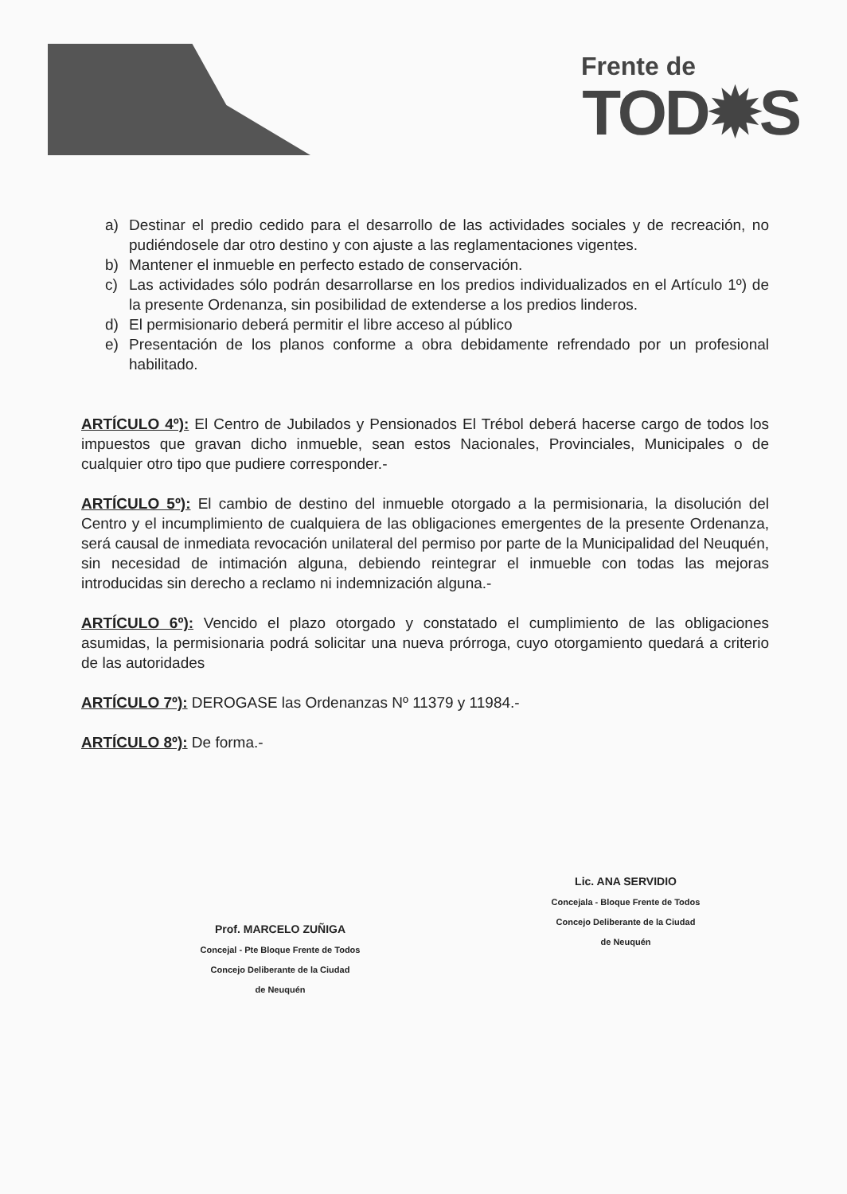Frente de
TOD✹S
a) Destinar el predio cedido para el desarrollo de las actividades sociales y de recreación, no pudiéndosele dar otro destino y con ajuste a las reglamentaciones vigentes.
b) Mantener el inmueble en perfecto estado de conservación.
c) Las actividades sólo podrán desarrollarse en los predios individualizados en el Artículo 1º) de la presente Ordenanza, sin posibilidad de extenderse a los predios linderos.
d) El permisionario deberá permitir el libre acceso al público
e) Presentación de los planos conforme a obra debidamente refrendado por un profesional habilitado.
ARTÍCULO 4º): El Centro de Jubilados y Pensionados El Trébol deberá hacerse cargo de todos los impuestos que gravan dicho inmueble, sean estos Nacionales, Provinciales, Municipales o de cualquier otro tipo que pudiere corresponder.-
ARTÍCULO 5º): El cambio de destino del inmueble otorgado a la permisionaria, la disolución del Centro y el incumplimiento de cualquiera de las obligaciones emergentes de la presente Ordenanza, será causal de inmediata revocación unilateral del permiso por parte de la Municipalidad del Neuquén, sin necesidad de intimación alguna, debiendo reintegrar el inmueble con todas las mejoras introducidas sin derecho a reclamo ni indemnización alguna.-
ARTÍCULO 6º): Vencido el plazo otorgado y constatado el cumplimiento de las obligaciones asumidas, la permisionaria podrá solicitar una nueva prórroga, cuyo otorgamiento quedará a criterio de las autoridades
ARTÍCULO 7º): DEROGASE las Ordenanzas Nº 11379 y 11984.-
ARTÍCULO 8º): De forma.-
Prof. MARCELO ZUÑIGA
Concejal - Pte Bloque Frente de Todos
Concejo Deliberante de la Ciudad
de Neuquén
Lic. ANA SERVIDIO
Concejala - Bloque Frente de Todos
Concejo Deliberante de la Ciudad
de Neuquén